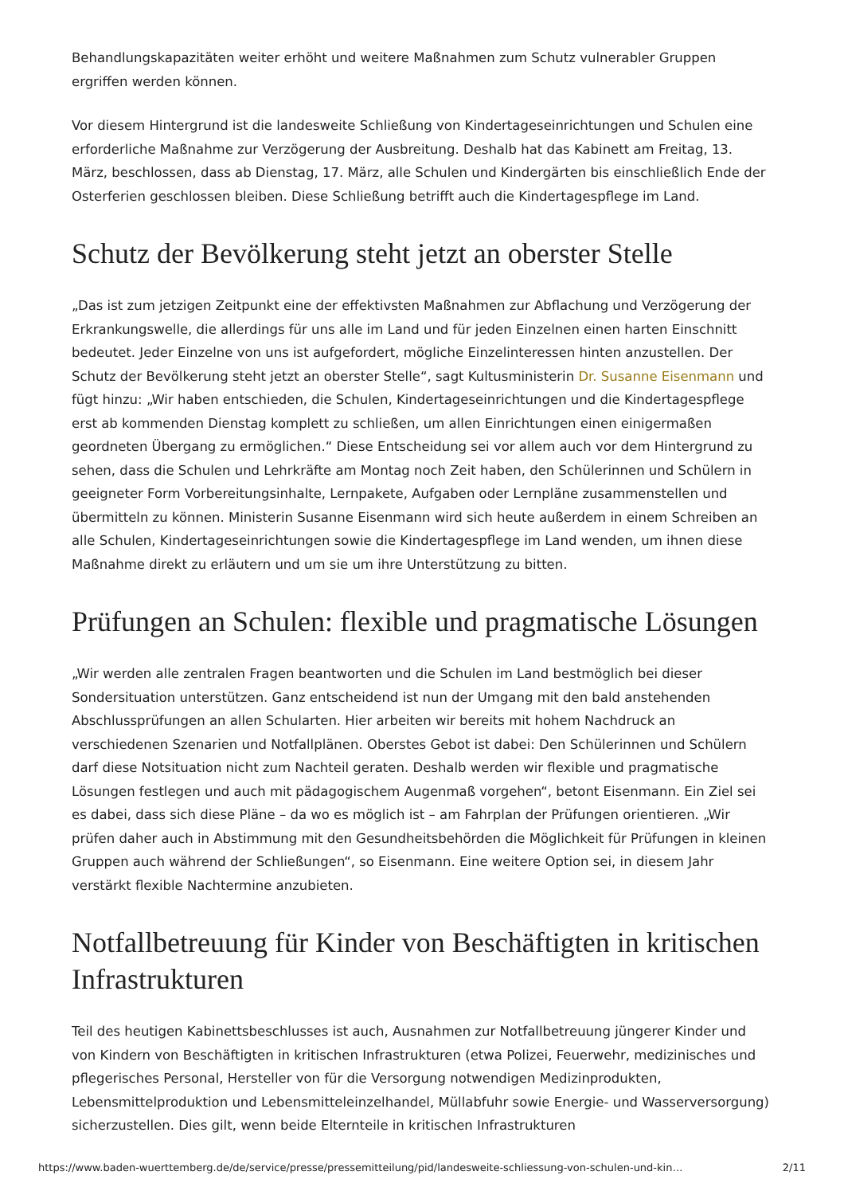Behandlungskapazitäten weiter erhöht und weitere Maßnahmen zum Schutz vulnerabler Gruppen ergriffen werden können.
Vor diesem Hintergrund ist die landesweite Schließung von Kindertageseinrichtungen und Schulen eine erforderliche Maßnahme zur Verzögerung der Ausbreitung. Deshalb hat das Kabinett am Freitag, 13. März, beschlossen, dass ab Dienstag, 17. März, alle Schulen und Kindergärten bis einschließlich Ende der Osterferien geschlossen bleiben. Diese Schließung betrifft auch die Kindertagespflege im Land.
Schutz der Bevölkerung steht jetzt an oberster Stelle
„Das ist zum jetzigen Zeitpunkt eine der effektivsten Maßnahmen zur Abflachung und Verzögerung der Erkrankungswelle, die allerdings für uns alle im Land und für jeden Einzelnen einen harten Einschnitt bedeutet. Jeder Einzelne von uns ist aufgefordert, mögliche Einzelinteressen hinten anzustellen. Der Schutz der Bevölkerung steht jetzt an oberster Stelle“, sagt Kultusministerin Dr. Susanne Eisenmann und fügt hinzu: „Wir haben entschieden, die Schulen, Kindertageseinrichtungen und die Kindertagespflege erst ab kommenden Dienstag komplett zu schließen, um allen Einrichtungen einen einigermaßen geordneten Übergang zu ermöglichen.“ Diese Entscheidung sei vor allem auch vor dem Hintergrund zu sehen, dass die Schulen und Lehrkräfte am Montag noch Zeit haben, den Schülerinnen und Schülern in geeigneter Form Vorbereitungsinhalte, Lernpakete, Aufgaben oder Lernpläne zusammenstellen und übermitteln zu können. Ministerin Susanne Eisenmann wird sich heute außerdem in einem Schreiben an alle Schulen, Kindertageseinrichtungen sowie die Kindertagespflege im Land wenden, um ihnen diese Maßnahme direkt zu erläutern und um sie um ihre Unterstützung zu bitten.
Prüfungen an Schulen: flexible und pragmatische Lösungen
„Wir werden alle zentralen Fragen beantworten und die Schulen im Land bestmöglich bei dieser Sondersituation unterstützen. Ganz entscheidend ist nun der Umgang mit den bald anstehenden Abschlussprüfungen an allen Schularten. Hier arbeiten wir bereits mit hohem Nachdruck an verschiedenen Szenarien und Notfallplänen. Oberstes Gebot ist dabei: Den Schülerinnen und Schülern darf diese Notsituation nicht zum Nachteil geraten. Deshalb werden wir flexible und pragmatische Lösungen festlegen und auch mit pädagogischem Augenmaß vorgehen“, betont Eisenmann. Ein Ziel sei es dabei, dass sich diese Pläne – da wo es möglich ist – am Fahrplan der Prüfungen orientieren. „Wir prüfen daher auch in Abstimmung mit den Gesundheitsbehörden die Möglichkeit für Prüfungen in kleinen Gruppen auch während der Schließungen“, so Eisenmann. Eine weitere Option sei, in diesem Jahr verstärkt flexible Nachtermine anzubieten.
Notfallbetreuung für Kinder von Beschäftigten in kritischen Infrastrukturen
Teil des heutigen Kabinettsbeschlusses ist auch, Ausnahmen zur Notfallbetreuung jüngerer Kinder und von Kindern von Beschäftigten in kritischen Infrastrukturen (etwa Polizei, Feuerwehr, medizinisches und pflegerisches Personal, Hersteller von für die Versorgung notwendigen Medizinprodukten, Lebensmittelproduktion und Lebensmitteleinzelhandel, Müllabfuhr sowie Energie- und Wasserversorgung) sicherzustellen. Dies gilt, wenn beide Elternteile in kritischen Infrastrukturen
https://www.baden-wuerttemberg.de/de/service/presse/pressemitteilung/pid/landesweite-schliessung-von-schulen-und-kin… 2/11